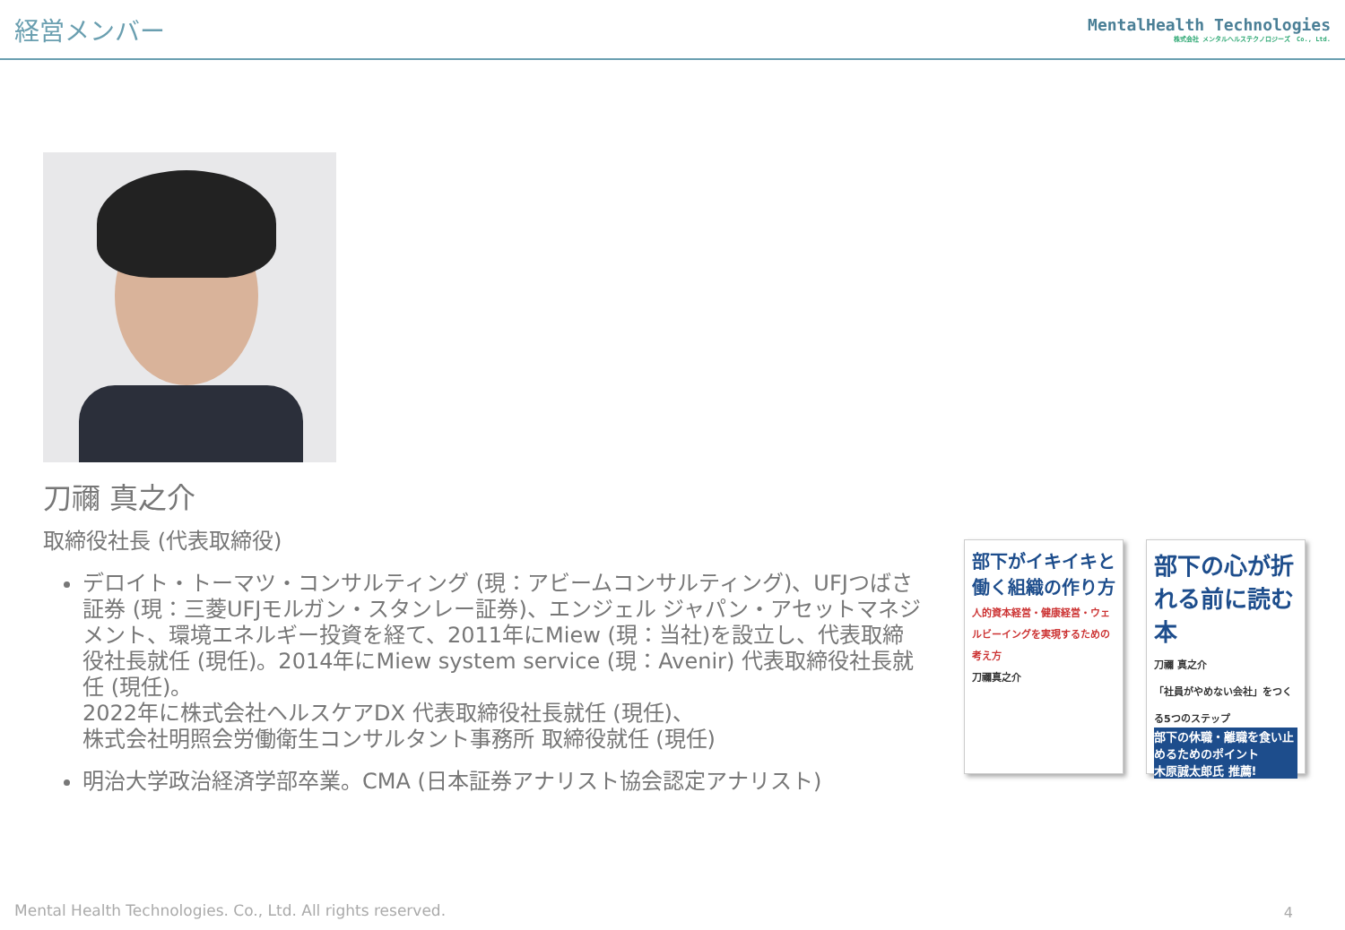経営メンバー
MentalHealth Technologies
株式会社 メンタルヘルステクノロジーズ　Co., Ltd.
刀禰 真之介
取締役社長 (代表取締役)
デロイト・トーマツ・コンサルティング (現：アビームコンサルティング)、UFJつばさ証券 (現：三菱UFJモルガン・スタンレー証券)、エンジェル ジャパン・アセットマネジメント、環境エネルギー投資を経て、2011年にMiew (現：当社)を設立し、代表取締役社長就任 (現任)。2014年にMiew system service (現：Avenir) 代表取締役社長就任 (現任)。
2022年に株式会社ヘルスケアDX 代表取締役社長就任 (現任)、
株式会社明照会労働衛生コンサルタント事務所 取締役就任 (現任)
明治大学政治経済学部卒業。CMA (日本証券アナリスト協会認定アナリスト)
部下がイキイキと働く組織の作り方
人的資本経営・健康経営・ウェルビーイングを実現するための考え方
刀禰真之介
部下の心が折れる前に読む本
刀禰 真之介
「社員がやめない会社」をつくる5つのステップ
部下の休職・離職を食い止めるためのポイント
木原誠太郎氏 推薦!
Mental Health Technologies. Co., Ltd. All rights reserved.
4